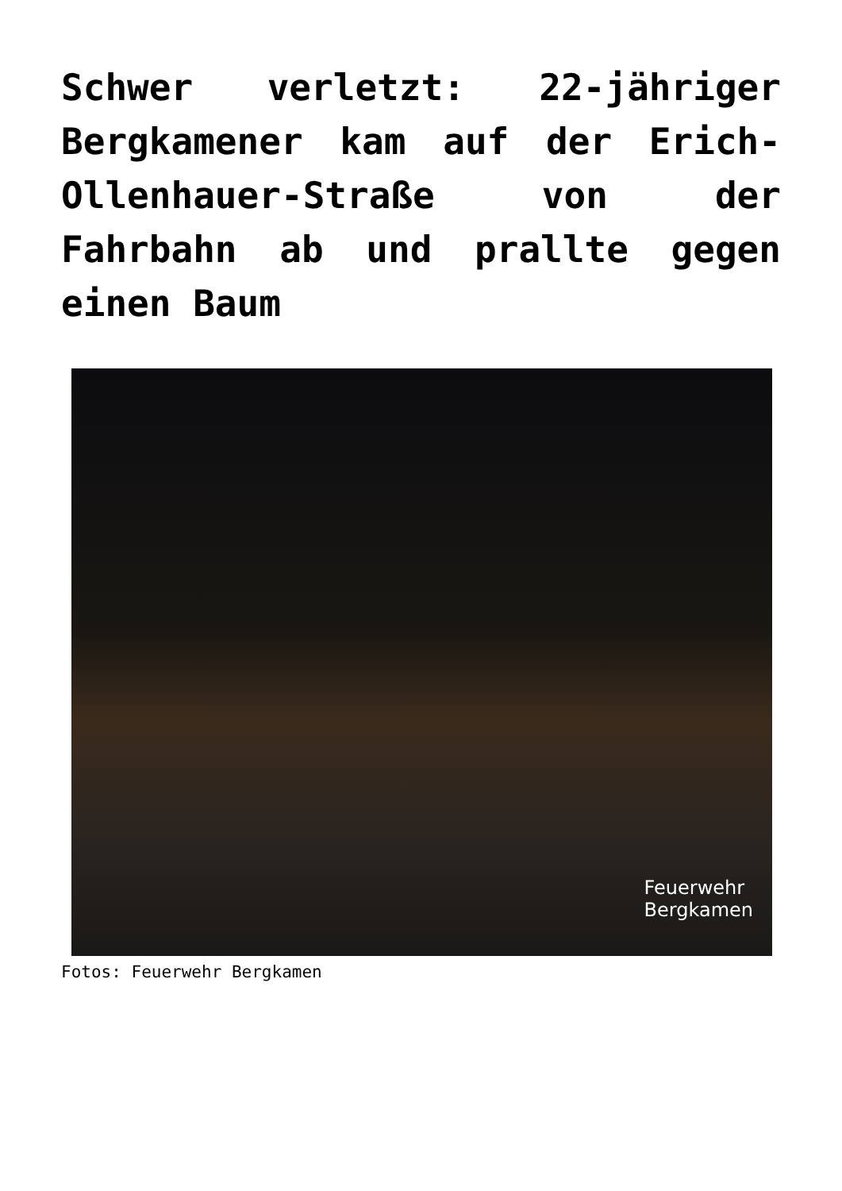Schwer verletzt: 22-jähriger Bergkamener kam auf der Erich-Ollenhauer-Straße von der Fahrbahn ab und prallte gegen einen Baum
Feuerwehr
Bergkamen
Fotos: Feuerwehr Bergkamen